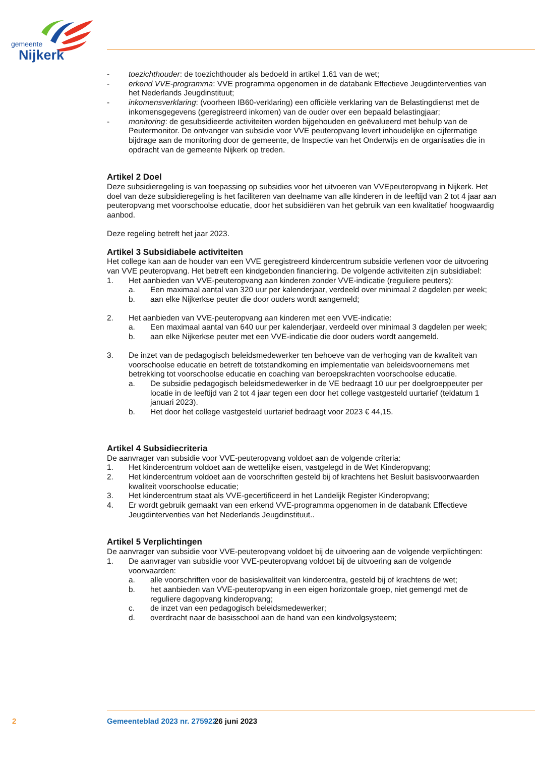gemeente
Nijkerk
- toezichthouder: de toezichthouder als bedoeld in artikel 1.61 van de wet;
- erkend VVE-programma: VVE programma opgenomen in de databank Effectieve Jeugdinterventies van het Nederlands Jeugdinstituut;
- inkomensverklaring: (voorheen IB60-verklaring) een officiële verklaring van de Belastingdienst met de inkomensgegevens (geregistreerd inkomen) van de ouder over een bepaald belastingjaar;
- monitoring: de gesubsidieerde activiteiten worden bijgehouden en geëvalueerd met behulp van de Peutermonitor. De ontvanger van subsidie voor VVE peuteropvang levert inhoudelijke en cijfermatige bijdrage aan de monitoring door de gemeente, de Inspectie van het Onderwijs en de organisaties die in opdracht van de gemeente Nijkerk op treden.
Artikel 2 Doel
Deze subsidieregeling is van toepassing op subsidies voor het uitvoeren van VVEpeuteropvang in Nijkerk. Het doel van deze subsidieregeling is het faciliteren van deelname van alle kinderen in de leeftijd van 2 tot 4 jaar aan peuteropvang met voorschoolse educatie, door het subsidiëren van het gebruik van een kwalitatief hoogwaardig aanbod.
Deze regeling betreft het jaar 2023.
Artikel 3 Subsidiabele activiteiten
Het college kan aan de houder van een VVE geregistreerd kindercentrum subsidie verlenen voor de uitvoering van VVE peuteropvang. Het betreft een kindgebonden financiering. De volgende activiteiten zijn subsidiabel:
1. Het aanbieden van VVE-peuteropvang aan kinderen zonder VVE-indicatie (reguliere peuters):
a. Een maximaal aantal van 320 uur per kalenderjaar, verdeeld over minimaal 2 dagdelen per week;
b. aan elke Nijkerkse peuter die door ouders wordt aangemeld;
2. Het aanbieden van VVE-peuteropvang aan kinderen met een VVE-indicatie:
a. Een maximaal aantal van 640 uur per kalenderjaar, verdeeld over minimaal 3 dagdelen per week;
b. aan elke Nijkerkse peuter met een VVE-indicatie die door ouders wordt aangemeld.
3. De inzet van de pedagogisch beleidsmedewerker ten behoeve van de verhoging van de kwaliteit van voorschoolse educatie en betreft de totstandkoming en implementatie van beleidsvoornemens met betrekking tot voorschoolse educatie en coaching van beroepskrachten voorschoolse educatie.
a. De subsidie pedagogisch beleidsmedewerker in de VE bedraagt 10 uur per doelgroeppeuter per locatie in de leeftijd van 2 tot 4 jaar tegen een door het college vastgesteld uurtarief (teldatum 1 januari 2023).
b. Het door het college vastgesteld uurtarief bedraagt voor 2023 € 44,15.
Artikel 4 Subsidiecriteria
De aanvrager van subsidie voor VVE-peuteropvang voldoet aan de volgende criteria:
1. Het kindercentrum voldoet aan de wettelijke eisen, vastgelegd in de Wet Kinderopvang;
2. Het kindercentrum voldoet aan de voorschriften gesteld bij of krachtens het Besluit basisvoorwaarden kwaliteit voorschoolse educatie;
3. Het kindercentrum staat als VVE-gecertificeerd in het Landelijk Register Kinderopvang;
4. Er wordt gebruik gemaakt van een erkend VVE-programma opgenomen in de databank Effectieve Jeugdinterventies van het Nederlands Jeugdinstituut..
Artikel 5 Verplichtingen
De aanvrager van subsidie voor VVE-peuteropvang voldoet bij de uitvoering aan de volgende verplichtingen:
1. De aanvrager van subsidie voor VVE-peuteropvang voldoet bij de uitvoering aan de volgende voorwaarden:
a. alle voorschriften voor de basiskwaliteit van kindercentra, gesteld bij of krachtens de wet;
b. het aanbieden van VVE-peuteropvang in een eigen horizontale groep, niet gemengd met de reguliere dagopvang kinderopvang;
c. de inzet van een pedagogisch beleidsmedewerker;
d. overdracht naar de basisschool aan de hand van een kindvolgsysteem;
2 Gemeenteblad 2023 nr. 275922 26 juni 2023